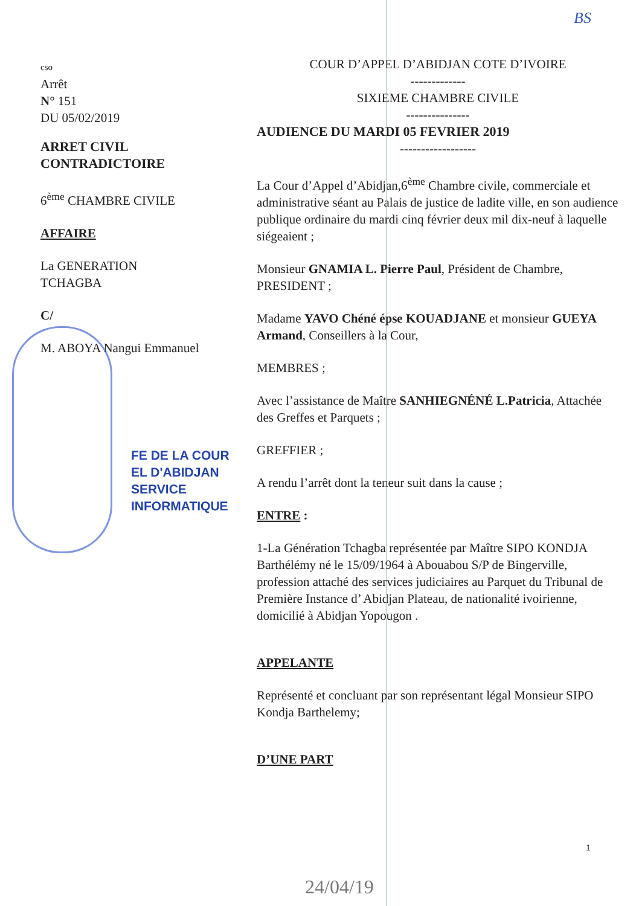BS
cso
Arrêt
N° 151
DU 05/02/2019
ARRET CIVIL
CONTRADICTOIRE
6<sup>ème</sup> CHAMBRE CIVILE
AFFAIRE
La GENERATION
TCHAGBA
C/
M. ABOYA Nangui Emmanuel
FE DE LA COUR
EL D'ABIDJAN
SERVICE INFORMATIQUE
COUR D’APPEL D’ABIDJAN COTE D’IVOIRE
-------------
SIXIEME CHAMBRE CIVILE
---------------
AUDIENCE DU MARDI 05 FEVRIER 2019
------------------
La Cour d’Appel d’Abidjan,6<sup>ème</sup> Chambre civile, commerciale et administrative séant au Palais de justice de ladite ville, en son audience publique ordinaire du mardi cinq février deux mil dix-neuf à laquelle siégeaient ;
Monsieur GNAMIA L. Pierre Paul, Président de Chambre, PRESIDENT ;
Madame YAVO Chéné épse KOUADJANE et monsieur GUEYA Armand, Conseillers à la Cour,
MEMBRES ;
Avec l’assistance de Maître SANHIEGNÉNÉ L.Patricia, Attachée des Greffes et Parquets ;
GREFFIER ;
A rendu l’arrêt dont la teneur suit dans la cause ;
ENTRE :
1-La Génération Tchagba représentée par Maître SIPO KONDJA Barthélémy né le 15/09/1964 à Abouabou S/P de Bingerville, profession attaché des services judiciaires au Parquet du Tribunal de Première Instance d’ Abidjan Plateau, de nationalité ivoirienne, domicilié à Abidjan Yopougon .
APPELANTE
Représenté et concluant par son représentant légal Monsieur SIPO Kondja Barthelemy;
D’UNE PART
1
24/04/19